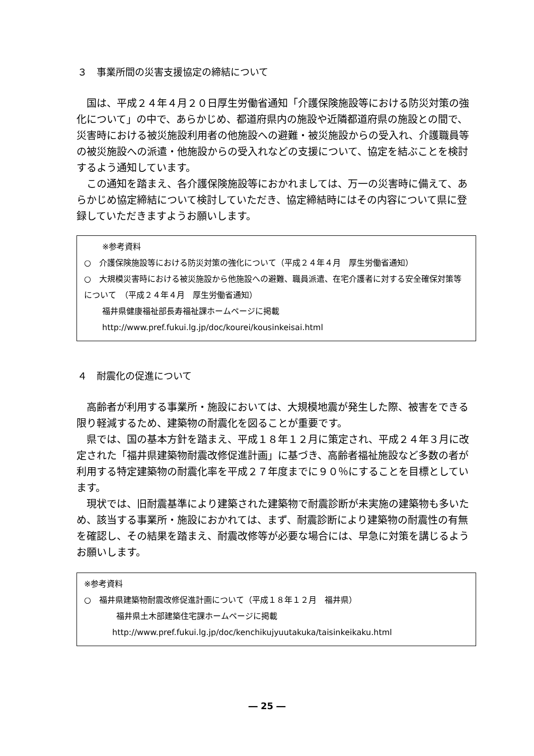３　事業所間の災害支援協定の締結について
国は、平成２４年４月２０日厚生労働省通知「介護保険施設等における防災対策の強化について」の中で、あらかじめ、都道府県内の施設や近隣都道府県の施設との間で、災害時における被災施設利用者の他施設への避難・被災施設からの受入れ、介護職員等の被災施設への派遣・他施設からの受入れなどの支援について、協定を結ぶことを検討するよう通知しています。
この通知を踏まえ、各介護保険施設等におかれましては、万一の災害時に備えて、あらかじめ協定締結について検討していただき、協定締結時にはその内容について県に登録していただきますようお願いします。
※参考資料
○　介護保険施設等における防災対策の強化について（平成２４年４月　厚生労働省通知）
○　大規模災害時における被災施設から他施設への避難、職員派遣、在宅介護者に対する安全確保対策等について　（平成２４年４月　厚生労働省通知）
福井県健康福祉部長寿福祉課ホームページに掲載
http://www.pref.fukui.lg.jp/doc/kourei/kousinkeisai.html
４　耐震化の促進について
高齢者が利用する事業所・施設においては、大規模地震が発生した際、被害をできる限り軽減するため、建築物の耐震化を図ることが重要です。
県では、国の基本方針を踏まえ、平成１８年１２月に策定され、平成２４年３月に改定された「福井県建築物耐震改修促進計画」に基づき、高齢者福祉施設など多数の者が利用する特定建築物の耐震化率を平成２７年度までに９０％にすることを目標としています。
現状では、旧耐震基準により建築された建築物で耐震診断が未実施の建築物も多いため、該当する事業所・施設におかれては、まず、耐震診断により建築物の耐震性の有無を確認し、その結果を踏まえ、耐震改修等が必要な場合には、早急に対策を講じるようお願いします。
※参考資料
○　福井県建築物耐震改修促進計画について（平成１８年１２月　福井県）
福井県土木部建築住宅課ホームページに掲載
http://www.pref.fukui.lg.jp/doc/kenchikujyuutakuka/taisinkeikaku.html
― 25 ―